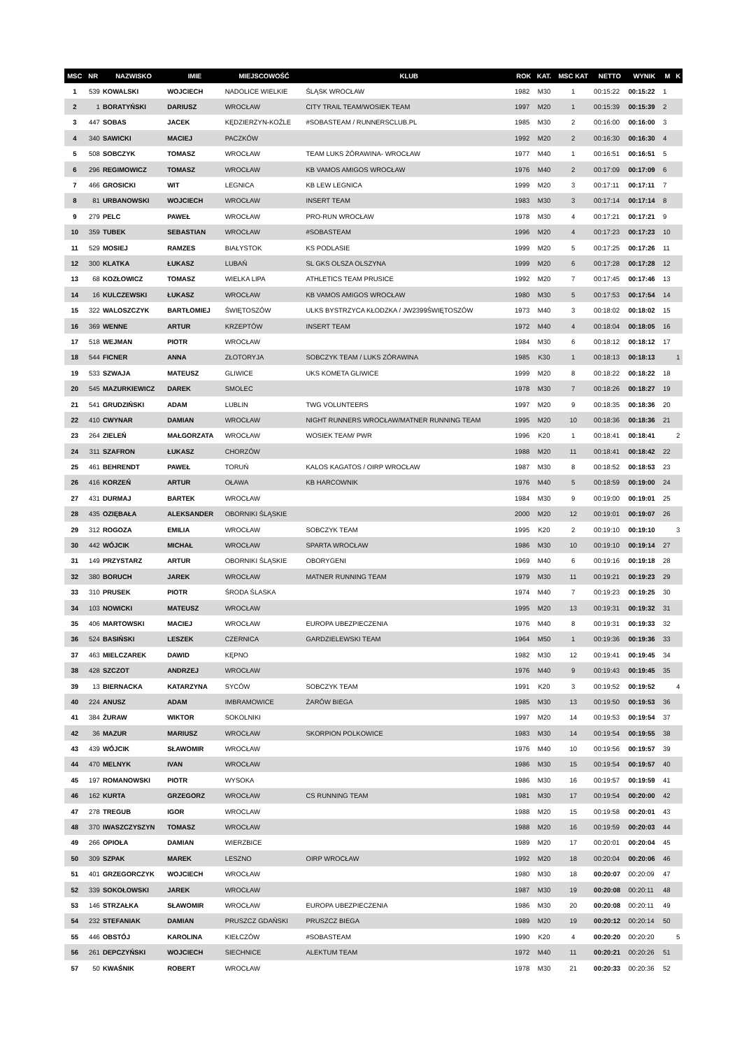| MSC | NR | NAZWISKO | IMIE | MIEJSCOWOŚĆ | KLUB | ROK | KAT. | MSC KAT | NETTO | WYNIK | M | K |
| --- | --- | --- | --- | --- | --- | --- | --- | --- | --- | --- | --- | --- |
| 1 | 539 | KOWALSKI | WOJCIECH | NADOLICE WIELKIE | ŚLĄSK WROCŁAW | 1982 | M30 | 1 | 00:15:22 | 00:15:22 | 1 | |
| 2 | 1 | BORATYŃSKI | DARIUSZ | WROCŁAW | CITY TRAIL TEAM/WOSIEK TEAM | 1997 | M20 | 1 | 00:15:39 | 00:15:39 | 2 | |
| 3 | 447 | SOBAS | JACEK | KĘDZIERZYN-KOŹLE | #SOBASTEAM / RUNNERSCLUB.PL | 1985 | M30 | 2 | 00:16:00 | 00:16:00 | 3 | |
| 4 | 340 | SAWICKI | MACIEJ | PACZKÓW | | 1992 | M20 | 2 | 00:16:30 | 00:16:30 | 4 | |
| 5 | 508 | SOBCZYK | TOMASZ | WROCŁAW | TEAM LUKS ŻÓRAWINA- WROCŁAW | 1977 | M40 | 1 | 00:16:51 | 00:16:51 | 5 | |
| 6 | 296 | REGIMOWICZ | TOMASZ | WROCŁAW | KB VAMOS AMIGOS WROCŁAW | 1976 | M40 | 2 | 00:17:09 | 00:17:09 | 6 | |
| 7 | 466 | GROSICKI | WIT | LEGNICA | KB LEW LEGNICA | 1999 | M20 | 3 | 00:17:11 | 00:17:11 | 7 | |
| 8 | 81 | URBANOWSKI | WOJCIECH | WROCŁAW | INSERT TEAM | 1983 | M30 | 3 | 00:17:14 | 00:17:14 | 8 | |
| 9 | 279 | PELC | PAWEŁ | WROCŁAW | PRO-RUN WROCŁAW | 1978 | M30 | 4 | 00:17:21 | 00:17:21 | 9 | |
| 10 | 359 | TUBEK | SEBASTIAN | WROCŁAW | #SOBASTEAM | 1996 | M20 | 4 | 00:17:23 | 00:17:23 | 10 | |
| 11 | 529 | MOSIEJ | RAMZES | BIAŁYSTOK | KS PODLASIE | 1999 | M20 | 5 | 00:17:25 | 00:17:26 | 11 | |
| 12 | 300 | KLATKA | ŁUKASZ | LUBAŃ | SL GKS OLSZA OLSZYNA | 1999 | M20 | 6 | 00:17:28 | 00:17:28 | 12 | |
| 13 | 68 | KOZŁOWICZ | TOMASZ | WIELKA LIPA | ATHLETICS TEAM PRUSICE | 1992 | M20 | 7 | 00:17:45 | 00:17:46 | 13 | |
| 14 | 16 | KULCZEWSKI | ŁUKASZ | WROCŁAW | KB VAMOS AMIGOS WROCŁAW | 1980 | M30 | 5 | 00:17:53 | 00:17:54 | 14 | |
| 15 | 322 | WALOSZCZYK | BARTŁOMIEJ | ŚWIĘTOSZÓW | ULKS BYSTRZYCA KŁODZKA / JW2399ŚWIĘTOSZÓW | 1973 | M40 | 3 | 00:18:02 | 00:18:02 | 15 | |
| 16 | 369 | WENNE | ARTUR | KRZEPTÓW | INSERT TEAM | 1972 | M40 | 4 | 00:18:04 | 00:18:05 | 16 | |
| 17 | 518 | WEJMAN | PIOTR | WROCŁAW | | 1984 | M30 | 6 | 00:18:12 | 00:18:12 | 17 | |
| 18 | 544 | FICNER | ANNA | ZŁOTORYJA | SOBCZYK TEAM / LUKS ZÓRAWINA | 1985 | K30 | 1 | 00:18:13 | 00:18:13 | | 1 |
| 19 | 533 | SZWAJA | MATEUSZ | GLIWICE | UKS KOMETA GLIWICE | 1999 | M20 | 8 | 00:18:22 | 00:18:22 | 18 | |
| 20 | 545 | MAZURKIEWICZ | DAREK | SMOLEC | | 1978 | M30 | 7 | 00:18:26 | 00:18:27 | 19 | |
| 21 | 541 | GRUDZIŃSKI | ADAM | LUBLIN | TWG VOLUNTEERS | 1997 | M20 | 9 | 00:18:35 | 00:18:36 | 20 | |
| 22 | 410 | CWYNAR | DAMIAN | WROCŁAW | NIGHT RUNNERS WROCŁAW/MATNER RUNNING TEAM | 1995 | M20 | 10 | 00:18:36 | 00:18:36 | 21 | |
| 23 | 264 | ZIELEŃ | MAŁGORZATA | WROCŁAW | WOSIEK TEAM/ PWR | 1996 | K20 | 1 | 00:18:41 | 00:18:41 | | 2 |
| 24 | 311 | SZAFRON | ŁUKASZ | CHORZÓW | | 1988 | M20 | 11 | 00:18:41 | 00:18:42 | 22 | |
| 25 | 461 | BEHRENDT | PAWEŁ | TORUŃ | KALOS KAGATOS / OIRP WROCŁAW | 1987 | M30 | 8 | 00:18:52 | 00:18:53 | 23 | |
| 26 | 416 | KORZEŃ | ARTUR | OŁAWA | KB HARCOWNIK | 1976 | M40 | 5 | 00:18:59 | 00:19:00 | 24 | |
| 27 | 431 | DURMAJ | BARTEK | WROCŁAW | | 1984 | M30 | 9 | 00:19:00 | 00:19:01 | 25 | |
| 28 | 435 | OZIĘBAŁA | ALEKSANDER | OBORNIKI ŚLĄSKIE | | 2000 | M20 | 12 | 00:19:01 | 00:19:07 | 26 | |
| 29 | 312 | ROGOZA | EMILIA | WROCŁAW | SOBCZYK TEAM | 1995 | K20 | 2 | 00:19:10 | 00:19:10 | | 3 |
| 30 | 442 | WÓJCIK | MICHAŁ | WROCŁAW | SPARTA WROCŁAW | 1986 | M30 | 10 | 00:19:10 | 00:19:14 | 27 | |
| 31 | 149 | PRZYSTARZ | ARTUR | OBORNIKI ŚLĄSKIE | OBORYGENI | 1969 | M40 | 6 | 00:19:16 | 00:19:18 | 28 | |
| 32 | 380 | BORUCH | JAREK | WROCŁAW | MATNER RUNNING TEAM | 1979 | M30 | 11 | 00:19:21 | 00:19:23 | 29 | |
| 33 | 310 | PRUSEK | PIOTR | ŚRODA ŚLASKA | | 1974 | M40 | 7 | 00:19:23 | 00:19:25 | 30 | |
| 34 | 103 | NOWICKI | MATEUSZ | WROCŁAW | | 1995 | M20 | 13 | 00:19:31 | 00:19:32 | 31 | |
| 35 | 406 | MARTOWSKI | MACIEJ | WROCŁAW | EUROPA UBEZPIECZENIA | 1976 | M40 | 8 | 00:19:31 | 00:19:33 | 32 | |
| 36 | 524 | BASIŃSKI | LESZEK | CZERNICA | GARDZIELEWSKI TEAM | 1964 | M50 | 1 | 00:19:36 | 00:19:36 | 33 | |
| 37 | 463 | MIELCZAREK | DAWID | KĘPNO | | 1982 | M30 | 12 | 00:19:41 | 00:19:45 | 34 | |
| 38 | 428 | SZCZOT | ANDRZEJ | WROCŁAW | | 1976 | M40 | 9 | 00:19:43 | 00:19:45 | 35 | |
| 39 | 13 | BIERNACKA | KATARZYNA | SYCÓW | SOBCZYK TEAM | 1991 | K20 | 3 | 00:19:52 | 00:19:52 | | 4 |
| 40 | 224 | ANUSZ | ADAM | IMBRAMOWICE | ŻARÓW BIEGA | 1985 | M30 | 13 | 00:19:50 | 00:19:53 | 36 | |
| 41 | 384 | ŻURAW | WIKTOR | SOKOLNIKI | | 1997 | M20 | 14 | 00:19:53 | 00:19:54 | 37 | |
| 42 | 36 | MAZUR | MARIUSZ | WROCŁAW | SKORPION POLKOWICE | 1983 | M30 | 14 | 00:19:54 | 00:19:55 | 38 | |
| 43 | 439 | WÓJCIK | SŁAWOMIR | WROCŁAW | | 1976 | M40 | 10 | 00:19:56 | 00:19:57 | 39 | |
| 44 | 470 | MELNYK | IVAN | WROCŁAW | | 1986 | M30 | 15 | 00:19:54 | 00:19:57 | 40 | |
| 45 | 197 | ROMANOWSKI | PIOTR | WYSOKA | | 1986 | M30 | 16 | 00:19:57 | 00:19:59 | 41 | |
| 46 | 162 | KURTA | GRZEGORZ | WROCŁAW | CS RUNNING TEAM | 1981 | M30 | 17 | 00:19:54 | 00:20:00 | 42 | |
| 47 | 278 | TREGUB | IGOR | WROCLAW | | 1988 | M20 | 15 | 00:19:58 | 00:20:01 | 43 | |
| 48 | 370 | IWASZCZYSZYN | TOMASZ | WROCŁAW | | 1988 | M20 | 16 | 00:19:59 | 00:20:03 | 44 | |
| 49 | 266 | OPIOŁA | DAMIAN | WIERZBICE | | 1989 | M20 | 17 | 00:20:01 | 00:20:04 | 45 | |
| 50 | 309 | SZPAK | MAREK | LESZNO | OIRP WROCŁAW | 1992 | M20 | 18 | 00:20:04 | 00:20:06 | 46 | |
| 51 | 401 | GRZEGORCZYK | WOJCIECH | WROCŁAW | | 1980 | M30 | 18 | 00:20:07 | 00:20:09 | 47 | |
| 52 | 339 | SOKOŁOWSKI | JAREK | WROCŁAW | | 1987 | M30 | 19 | 00:20:08 | 00:20:11 | 48 | |
| 53 | 146 | STRZAŁKA | SŁAWOMIR | WROCŁAW | EUROPA UBEZPIECZENIA | 1986 | M30 | 20 | 00:20:08 | 00:20:11 | 49 | |
| 54 | 232 | STEFANIAK | DAMIAN | PRUSZCZ GDAŃSKI | PRUSZCZ BIEGA | 1989 | M20 | 19 | 00:20:12 | 00:20:14 | 50 | |
| 55 | 446 | OBSTÓJ | KAROLINA | KIEŁCZÓW | #SOBASTEAM | 1990 | K20 | 4 | 00:20:20 | 00:20:20 | | 5 |
| 56 | 261 | DEPCZYŃSKI | WOJCIECH | SIECHNICE | ALEKTUM TEAM | 1972 | M40 | 11 | 00:20:21 | 00:20:26 | 51 | |
| 57 | 50 | KWAŚNIK | ROBERT | WROCŁAW | | 1978 | M30 | 21 | 00:20:33 | 00:20:36 | 52 | |